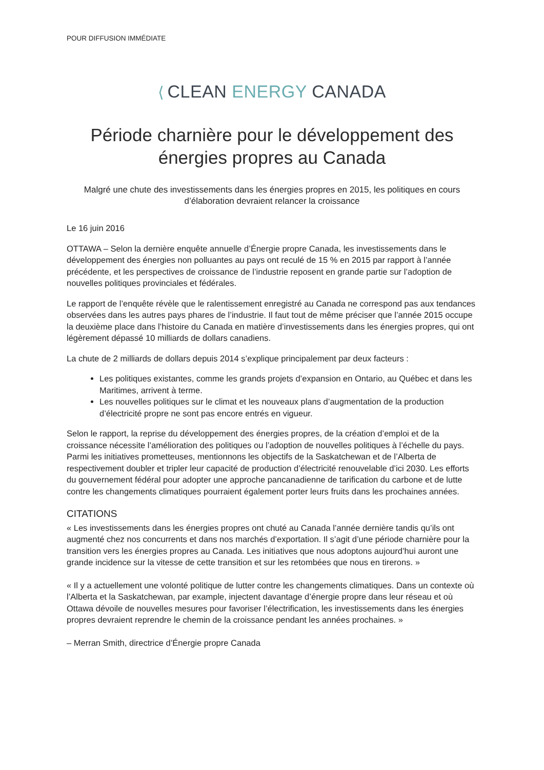POUR DIFFUSION IMMÉDIATE
⟨ CLEAN ENERGY CANADA
Période charnière pour le développement des énergies propres au Canada
Malgré une chute des investissements dans les énergies propres en 2015, les politiques en cours d’élaboration devraient relancer la croissance
Le 16 juin 2016
OTTAWA – Selon la dernière enquête annuelle d’Énergie propre Canada, les investissements dans le développement des énergies non polluantes au pays ont reculé de 15 % en 2015 par rapport à l’année précédente, et les perspectives de croissance de l’industrie reposent en grande partie sur l’adoption de nouvelles politiques provinciales et fédérales.
Le rapport de l’enquête révèle que le ralentissement enregistré au Canada ne correspond pas aux tendances observées dans les autres pays phares de l’industrie. Il faut tout de même préciser que l’année 2015 occupe la deuxième place dans l’histoire du Canada en matière d’investissements dans les énergies propres, qui ont légèrement dépassé 10 milliards de dollars canadiens.
La chute de 2 milliards de dollars depuis 2014 s’explique principalement par deux facteurs :
Les politiques existantes, comme les grands projets d’expansion en Ontario, au Québec et dans les Maritimes, arrivent à terme.
Les nouvelles politiques sur le climat et les nouveaux plans d’augmentation de la production d’électricité propre ne sont pas encore entrés en vigueur.
Selon le rapport, la reprise du développement des énergies propres, de la création d’emploi et de la croissance nécessite l’amélioration des politiques ou l’adoption de nouvelles politiques à l’échelle du pays. Parmi les initiatives prometteuses, mentionnons les objectifs de la Saskatchewan et de l’Alberta de respectivement doubler et tripler leur capacité de production d’électricité renouvelable d’ici 2030. Les efforts du gouvernement fédéral pour adopter une approche pancanadienne de tarification du carbone et de lutte contre les changements climatiques pourraient également porter leurs fruits dans les prochaines années.
CITATIONS
« Les investissements dans les énergies propres ont chuté au Canada l’année dernière tandis qu’ils ont augmenté chez nos concurrents et dans nos marchés d’exportation. Il s’agit d’une période charnière pour la transition vers les énergies propres au Canada. Les initiatives que nous adoptons aujourd’hui auront une grande incidence sur la vitesse de cette transition et sur les retombées que nous en tirerons. »
« Il y a actuellement une volonté politique de lutter contre les changements climatiques. Dans un contexte où l’Alberta et la Saskatchewan, par example, injectent davantage d’énergie propre dans leur réseau et où Ottawa dévoile de nouvelles mesures pour favoriser l’électrification, les investissements dans les énergies propres devraient reprendre le chemin de la croissance pendant les années prochaines. »
– Merran Smith, directrice d’Énergie propre Canada